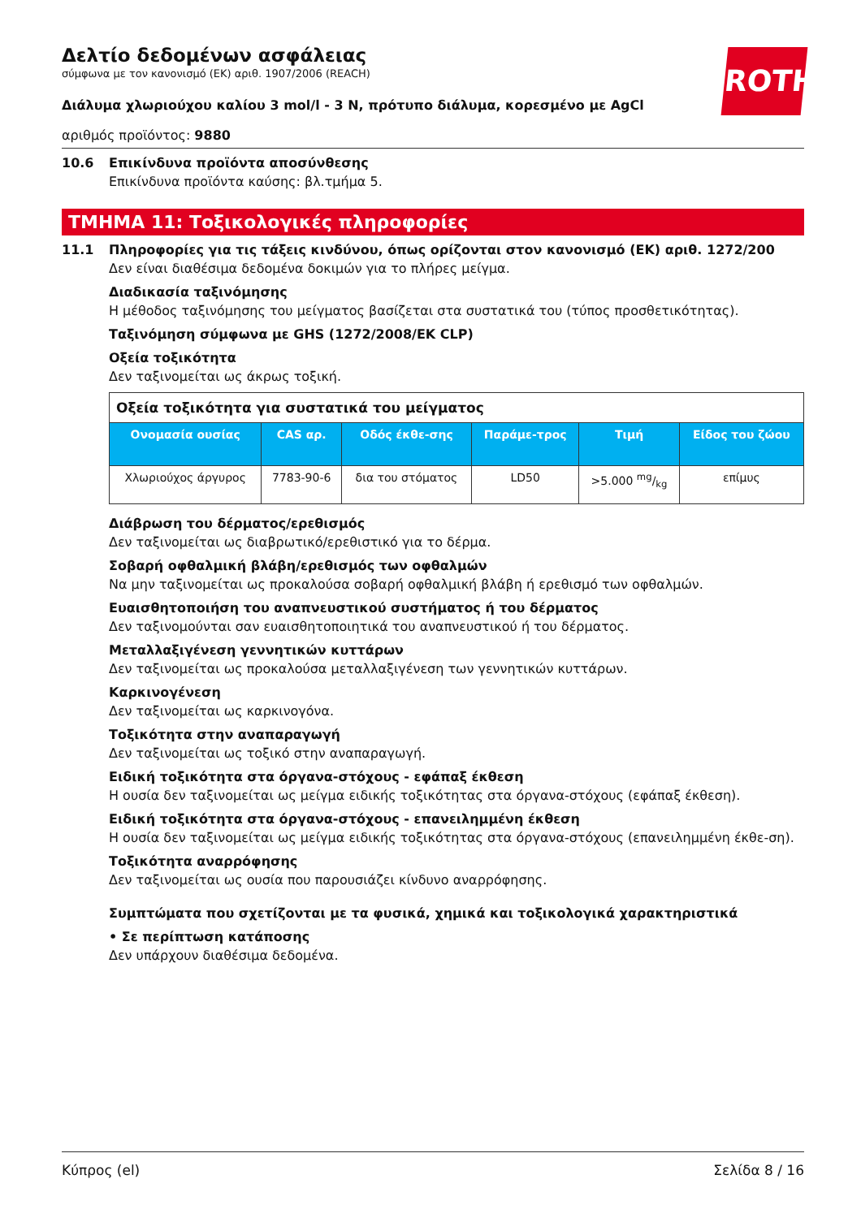ROTH
Δελτίο δεδομένων ασφάλειας
σύμφωνα με τον κανονισμό (ΕΚ) αριθ. 1907/2006 (REACH)
Διάλυμα χλωριούχου καλίου 3 mol/l - 3 N, πρότυπο διάλυμα, κορεσμένο με AgCl
αριθμός προϊόντος: 9880
10.6 Επικίνδυνα προϊόντα αποσύνθεσης
Επικίνδυνα προϊόντα καύσης: βλ.τμήμα 5.
ΤΜΗΜΑ 11: Τοξικολογικές πληροφορίες
11.1 Πληροφορίες για τις τάξεις κινδύνου, όπως ορίζονται στον κανονισμό (ΕΚ) αριθ. 1272/200
Δεν είναι διαθέσιμα δεδομένα δοκιμών για το πλήρες μείγμα.
Διαδικασία ταξινόμησης
Η μέθοδος ταξινόμησης του μείγματος βασίζεται στα συστατικά του (τύπος προσθετικότητας).
Ταξινόμηση σύμφωνα με GHS (1272/2008/ΕΚ CLP)
Οξεία τοξικότητα
Δεν ταξινομείται ως άκρως τοξική.
| Οξεία τοξικότητα για συστατικά του μείγματος | | | | | |
| Ονομασία ουσίας | CAS αρ. | Οδός έκθε-σης | Παράμε-τρος | Τιμή | Είδος του ζώου |
| Χλωριούχος άργυρος | 7783-90-6 | δια του στόματος | LD50 | >5.000 mg/kg | επίμυς |
Διάβρωση του δέρματος/ερεθισμός
Δεν ταξινομείται ως διαβρωτικό/ερεθιστικό για το δέρμα.
Σοβαρή οφθαλμική βλάβη/ερεθισμός των οφθαλμών
Να μην ταξινομείται ως προκαλούσα σοβαρή οφθαλμική βλάβη ή ερεθισμό των οφθαλμών.
Ευαισθητοποιήση του αναπνευστικού συστήματος ή του δέρματος
Δεν ταξινομούνται σαν ευαισθητοποιητικά του αναπνευστικού ή του δέρματος.
Μεταλλαξιγένεση γεννητικών κυττάρων
Δεν ταξινομείται ως προκαλούσα μεταλλαξιγένεση των γεννητικών κυττάρων.
Καρκινογένεση
Δεν ταξινομείται ως καρκινογόνα.
Τοξικότητα στην αναπαραγωγή
Δεν ταξινομείται ως τοξικό στην αναπαραγωγή.
Ειδική τοξικότητα στα όργανα-στόχους - εφάπαξ έκθεση
Η ουσία δεν ταξινομείται ως μείγμα ειδικής τοξικότητας στα όργανα-στόχους (εφάπαξ έκθεση).
Ειδική τοξικότητα στα όργανα-στόχους - επανειλημμένη έκθεση
Η ουσία δεν ταξινομείται ως μείγμα ειδικής τοξικότητας στα όργανα-στόχους (επανειλημμένη έκθε-ση).
Τοξικότητα αναρρόφησης
Δεν ταξινομείται ως ουσία που παρουσιάζει κίνδυνο αναρρόφησης.
Συμπτώματα που σχετίζονται με τα φυσικά, χημικά και τοξικολογικά χαρακτηριστικά
• Σε περίπτωση κατάποσης
Δεν υπάρχουν διαθέσιμα δεδομένα.
Κύπρος (el) Σελίδα 8 / 16